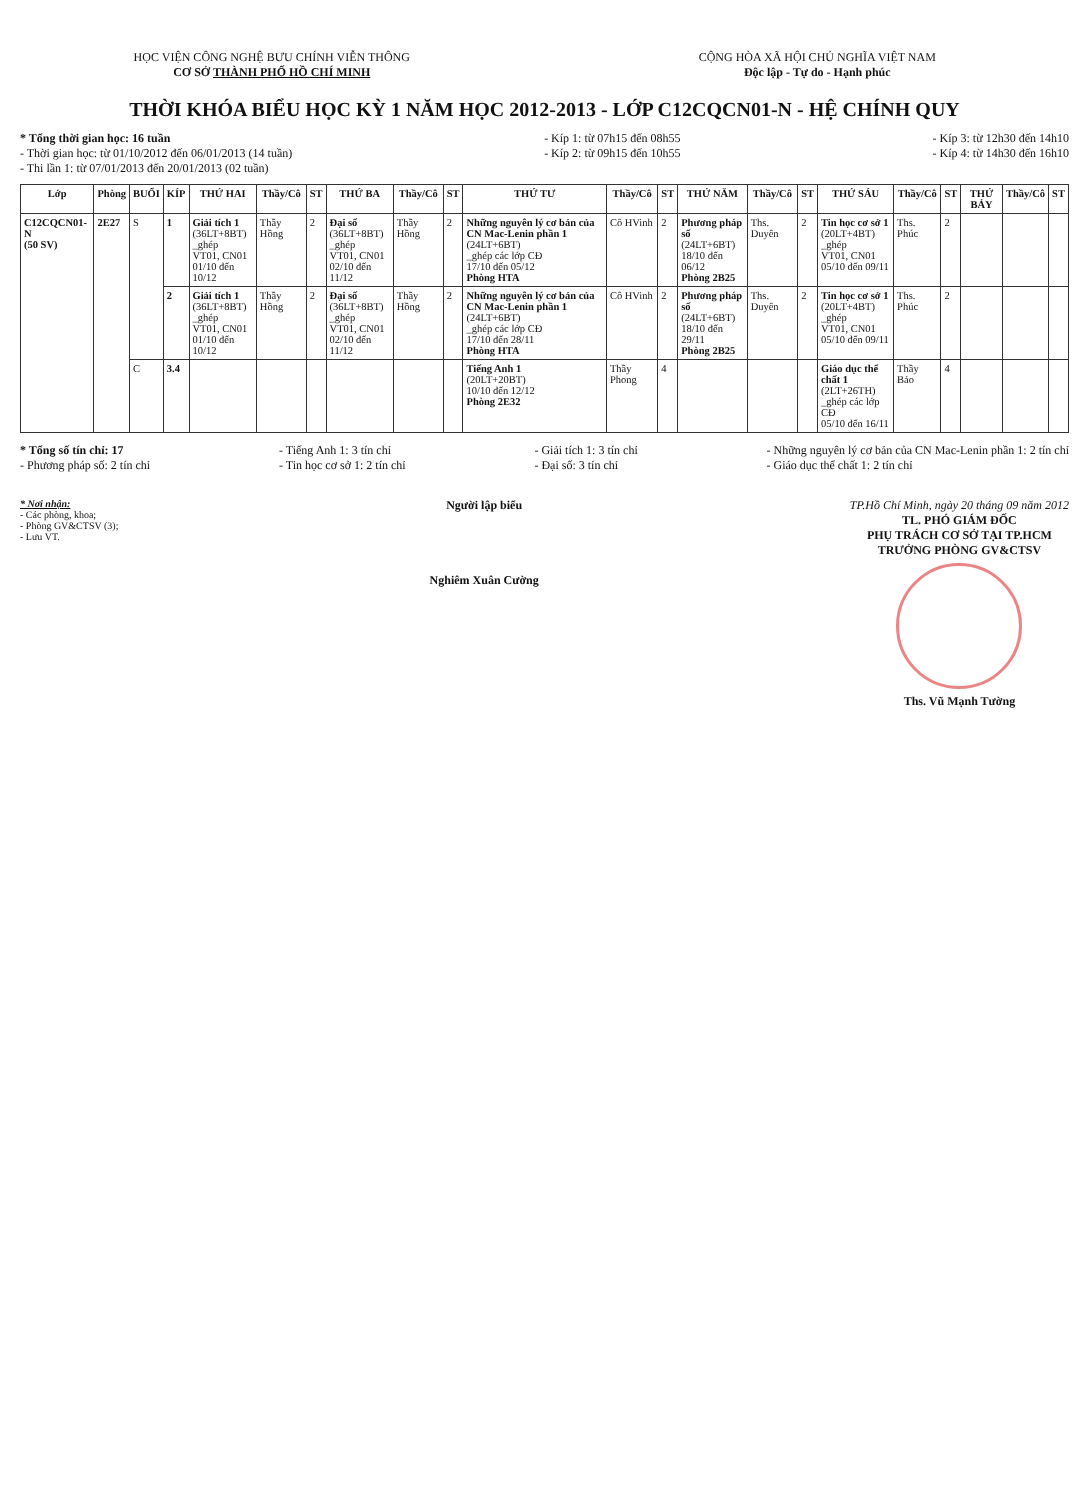HỌC VIỆN CÔNG NGHỆ BƯU CHÍNH VIỄN THÔNG
CƠ SỞ THÀNH PHỐ HỒ CHÍ MINH
CỘNG HÒA XÃ HỘI CHỦ NGHĨA VIỆT NAM
Độc lập - Tự do - Hạnh phúc
THỜI KHÓA BIỂU HỌC KỲ 1 NĂM HỌC 2012-2013 - LỚP C12CQCN01-N - HỆ CHÍNH QUY
* Tổng thời gian học: 16 tuần
- Thời gian học: từ 01/10/2012 đến 06/01/2013 (14 tuần)
- Thi lần 1: từ 07/01/2013 đến 20/01/2013 (02 tuần)
- Kíp 1: từ 07h15 đến 08h55
- Kíp 2: từ 09h15 đến 10h55
- Kíp 3: từ 12h30 đến 14h10
- Kíp 4: từ 14h30 đến 16h10
| Lớp | Phòng | BUỔI | KÍP | THỨ HAI | Thầy/Cô | ST | THỨ BA | Thầy/Cô | ST | THỨ TƯ | Thầy/Cô | ST | THỨ NĂM | Thầy/Cô | ST | THỨ SÁU | Thầy/Cô | ST | THỨ BẢY | Thầy/Cô | ST |
| --- | --- | --- | --- | --- | --- | --- | --- | --- | --- | --- | --- | --- | --- | --- | --- | --- | --- | --- | --- | --- | --- |
| C12CQCN01-N (50 SV) | 2E27 | S | 1 | Giải tích 1 (36LT+8BT) _ghép VT01, CN01 01/10 đến 10/12 | Thầy Hồng | 2 | Đại số (36LT+8BT) _ghép VT01, CN01 02/10 đến 11/12 | Thầy Hồng | 2 | Những nguyên lý cơ bản của CN Mac-Lenin phần 1 (24LT+6BT) _ghép các lớp CĐ 17/10 đến 05/12 Phòng HTA | Cô HVinh | 2 | Phương pháp số (24LT+6BT) 18/10 đến 06/12 Phòng 2B25 | Ths. Duyên | 2 | Tin học cơ sở 1 (20LT+4BT) _ghép VT01, CN01 05/10 đến 09/11 | Ths. Phúc | 2 | | | |
| | | | 2 | Giải tích 1 (36LT+8BT) _ghép VT01, CN01 01/10 đến 10/12 | Thầy Hồng | 2 | Đại số (36LT+8BT) _ghép VT01, CN01 02/10 đến 11/12 | Thầy Hồng | 2 | Những nguyên lý cơ bản của CN Mac-Lenin phần 1 (24LT+6BT) _ghép các lớp CĐ 17/10 đến 28/11 Phòng HTA | Cô HVinh | 2 | Phương pháp số (24LT+6BT) 18/10 đến 29/11 Phòng 2B25 | Ths. Duyên | 2 | Tin học cơ sở 1 (20LT+4BT) _ghép VT01, CN01 05/10 đến 09/11 | Ths. Phúc | 2 | | | |
| | | C | 3.4 | | | | | | | Tiếng Anh 1 (20LT+20BT) 10/10 đến 12/12 Phòng 2E32 | Thầy Phong | 4 | | | | Giáo dục thể chất 1 (2LT+26TH) _ghép các lớp CĐ 05/10 đến 16/11 | Thầy Bảo | 4 | | | |
* Tổng số tín chỉ: 17
- Phương pháp số: 2 tín chỉ
- Tiếng Anh 1: 3 tín chỉ
- Tin học cơ sở 1: 2 tín chỉ
- Giải tích 1: 3 tín chỉ
- Đại số: 3 tín chỉ
- Những nguyên lý cơ bản của CN Mac-Lenin phần 1: 2 tín chỉ
- Giáo dục thể chất 1: 2 tín chỉ
* Nơi nhận:
- Các phòng, khoa;
- Phòng GV&CTSV (3);
- Lưu VT.
Người lập biểu
Nghiêm Xuân Cường
TP.Hồ Chí Minh, ngày 20 tháng 09 năm 2012
TL. PHÓ GIÁM ĐỐC
PHỤ TRÁCH CƠ SỞ TẠI TP.HCM
TRƯỞNG PHÒNG GV&CTSV
Ths. Vũ Mạnh Tường